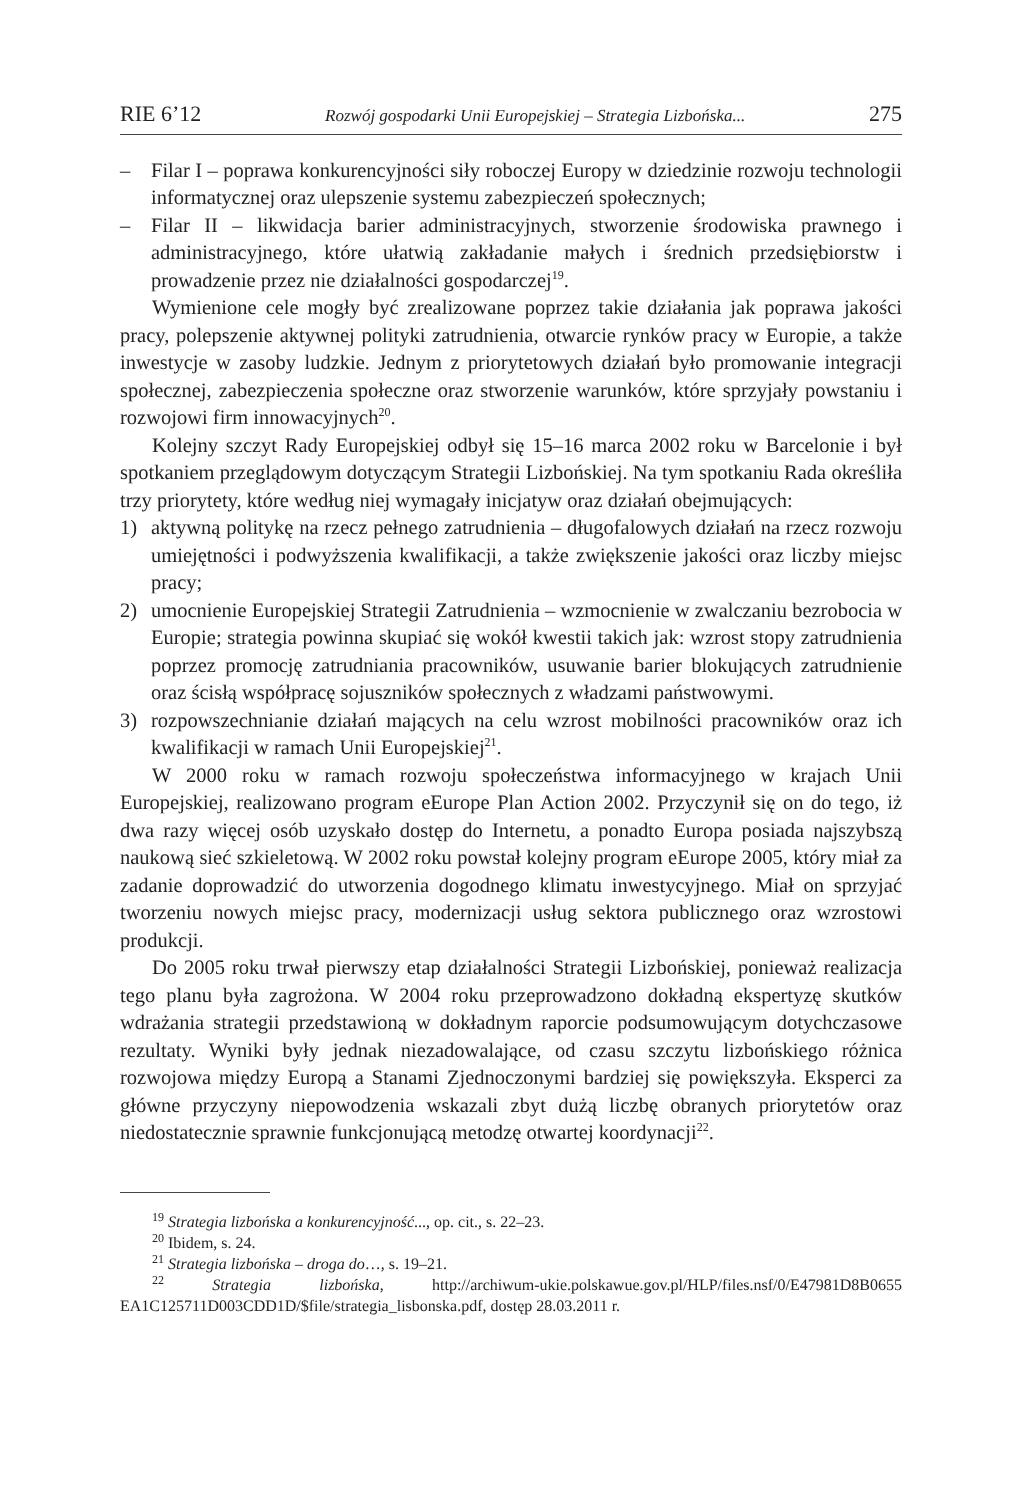RIE 6’12 Rozwój gospodarki Unii Europejskiej – Strategia Lizbońska... 275
– Filar I – poprawa konkurencyjności siły roboczej Europy w dziedzinie rozwoju technologii informatycznej oraz ulepszenie systemu zabezpieczeń społecznych;
– Filar II – likwidacja barier administracyjnych, stworzenie środowiska prawnego i administracyjnego, które ułatwią zakładanie małych i średnich przedsiębiorstw i prowadzenie przez nie działalności gospodarczej<sup>19</sup>.
Wymienione cele mogły być zrealizowane poprzez takie działania jak poprawa jakości pracy, polepszenie aktywnej polityki zatrudnienia, otwarcie rynków pracy w Europie, a także inwestycje w zasoby ludzkie. Jednym z priorytetowych działań było promowanie integracji społecznej, zabezpieczenia społeczne oraz stworzenie warunków, które sprzyjały powstaniu i rozwojowi firm innowacyjnych<sup>20</sup>.
Kolejny szczyt Rady Europejskiej odbył się 15–16 marca 2002 roku w Barcelonie i był spotkaniem przeglądowym dotyczącym Strategii Lizbońskiej. Na tym spotkaniu Rada określiła trzy priorytety, które według niej wymagały inicjatyw oraz działań obejmujących:
1) aktywną politykę na rzecz pełnego zatrudnienia – długofalowych działań na rzecz rozwoju umiejętności i podwyższenia kwalifikacji, a także zwiększenie jakości oraz liczby miejsc pracy;
2) umocnienie Europejskiej Strategii Zatrudnienia – wzmocnienie w zwalczaniu bezrobocia w Europie; strategia powinna skupiać się wokół kwestii takich jak: wzrost stopy zatrudnienia poprzez promocję zatrudniania pracowników, usuwanie barier blokujących zatrudnienie oraz ścisłą współpracę sojuszników społecznych z władzami państwowymi.
3) rozpowszechnianie działań mających na celu wzrost mobilności pracowników oraz ich kwalifikacji w ramach Unii Europejskiej<sup>21</sup>.
W 2000 roku w ramach rozwoju społeczeństwa informacyjnego w krajach Unii Europejskiej, realizowano program eEurope Plan Action 2002. Przyczynił się on do tego, iż dwa razy więcej osób uzyskało dostęp do Internetu, a ponadto Europa posiada najszybszą naukową sieć szkieletową. W 2002 roku powstał kolejny program eEurope 2005, który miał za zadanie doprowadzić do utworzenia dogodnego klimatu inwestycyjnego. Miał on sprzyjać tworzeniu nowych miejsc pracy, modernizacji usług sektora publicznego oraz wzrostowi produkcji.
Do 2005 roku trwał pierwszy etap działalności Strategii Lizbońskiej, ponieważ realizacja tego planu była zagrożona. W 2004 roku przeprowadzono dokładną ekspertyzę skutków wdrażania strategii przedstawioną w dokładnym raporcie podsumowującym dotychczasowe rezultaty. Wyniki były jednak niezadowalające, od czasu szczytu lizbońskiego różnica rozwojowa między Europą a Stanami Zjednoczonymi bardziej się powiększyła. Eksperci za główne przyczyny niepowodzenia wskazali zbyt dużą liczbę obranych priorytetów oraz niedostatecznie sprawnie funkcjonującą metodzę otwartej koordynacji<sup>22</sup>.
<sup>19</sup> Strategia lizbońska a konkurencyjność..., op. cit., s. 22–23.
<sup>20</sup> Ibidem, s. 24.
<sup>21</sup> Strategia lizbońska – droga do…, s. 19–21.
<sup>22</sup> Strategia lizbońska, http://archiwum-ukie.polskawue.gov.pl/HLP/files.nsf/0/E47981D8B0655 EA1C125711D003CDD1D/$file/strategia_lisbonska.pdf, dostęp 28.03.2011 r.